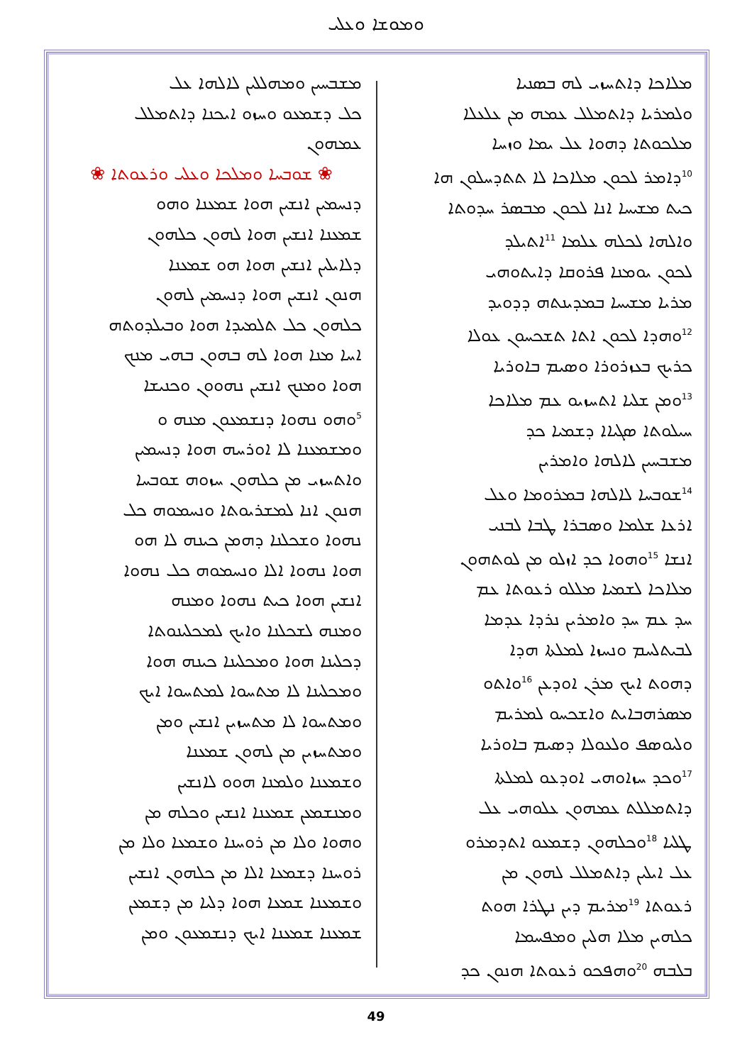ܘܡܘܫܐ ܘܥܠܝ
ܡܠܐܟܐ ܕܐܬܚܙܝ ܠܗ ܒܣܢܝܐ
ܘܠܡܪܝܐ ܕܐܬܡܠܠ ܥܡܗ ܡܢ ܥܠܥܠܐ
ܡܠܟܘܬܐ ܕܗܘܐ ܥܠ ܝܡܐ ܘܙܚܐ
<sup>10</sup> ܕܐܡܪ ܠܟܘܢ ܡܠܐܟܐ ܠܐ ܬܬܕܚܠܘܢ ܗܐ
ܟܝܬ ܡܫܝܚܐ ܐܢܐ ܠܟܘܢ ܡܒܣܪ ܚܕܘܬܐ
ܘܐܠܗܐ ܠܟܠܗ ܥܠܡܐ <sup>11</sup>ܐܬܝܠܕ
ܠܟܘܢ ܝܘܡܢܐ ܦܪܘܩܐ ܕܐܝܬܘܗܝ
ܡܪܝܐ ܡܫܝܚܐ ܒܡܕܝܢܬܗ ܕܕܘܝܕ
<sup>12</sup> ܘܗܕܐ ܠܟܘܢ ܐܬܐ ܬܫܟܚܘܢ ܥܘܠܐ
ܟܪܝܟ ܒܥܙܪܘܪܐ ܘܣܝܡ ܒܐܘܪܝܐ
<sup>13</sup> ܘܡܢ ܫܠܝܐ ܐܬܚܙܝܘ ܥܡ ܡܠܐܟܐ
ܚܝܠܘܬܐ ܣܓܝܐܐ ܕܫܡܝܐ ܟܕ
ܡܫܒܚܝܢ ܠܐܠܗܐ ܘܐܡܪܝܢ
<sup>14</sup> ܫܘܒܚܐ ܠܐܠܗܐ ܒܡܪܘܡܐ ܘܥܠ
ܐܪܥܐ ܫܠܡܐ ܘܣܒܪܐ ܛܒܐ ܠܒܢܝ
ܐܢܫܐ <sup>15</sup>ܘܗܘܐ ܟܕ ܐܙܠܘ ܡܢ ܠܘܬܗܘܢ
ܡܠܐܟܐ ܠܫܡܝܐ ܡܠܠܘ ܪܥܘܬܐ ܥܡ
ܚܕ ܥܡ ܚܕ ܘܐܡܪܝܢ ܢܪܕܐ ܥܕܡܐ
ܠܒܝܬܠܚܡ ܘܢܚܙܐ ܠܡܠܬܐ ܗܕܐ
ܕܗܘܬ ܐܝܟ ܡܪܢ ܐܘܕܥܢ <sup>16</sup>ܘܐܬܘ
ܡܣܪܗܒܐܝܬ ܘܐܫܟܚܘ ܠܡܪܝܡ
ܘܠܝܘܣܦ ܘܠܥܘܠܐ ܕܣܝܡ ܒܐܘܪܝܐ
<sup>17</sup> ܘܟܕ ܚܙܐܘܗܝ ܐܘܕܥܘ ܠܡܠܬܐ
ܕܐܬܡܠܠܬ ܥܡܗܘܢ ܥܠܘܗܝ ܥܠ
ܛܠܝܐ <sup>18</sup>ܘܟܠܗܘܢ ܕܫܡܥܘ ܐܬܕܡܪܘ
ܥܠ ܐܝܠܝܢ ܕܐܬܡܠܠ ܠܗܘܢ ܡܢ
ܪܥܘܬܐ <sup>19</sup>ܡܪܝܡ ܕܝܢ ܢܛܪܐ ܗܘܬ
ܟܠܗܝܢ ܡܠܐ ܗܠܝܢ ܘܡܦܚܡܐ
ܒܠܒܗ <sup>20</sup>ܘܗܦܟܘ ܪܥܘܬܐ ܗܢܘܢ ܟܕ
ܡܫܒܚܝܢ ܘܡܗܠܠܝܢ ܠܐܠܗܐ ܥܠ
ܟܠ ܕܫܡܥܘ ܘܚܙܘ ܐܝܟܢܐ ܕܐܬܡܠܠ
ܥܡܗܘܢ
❀ ܫܘܒܚܐ ܘܡܠܟܐ ܘܥܠܝ ܘܪܥܘܬܐ ❀
ܕܢܚܡܝܢ ܐܢܫܝܢ ܗܘܐ ܫܡܥܢܐ ܘܗܘ
ܫܡܥܢܐ ܐܢܫܝܢ ܗܘܐ ܠܗܘܢ ܟܠܗܘܢ
ܕܠܐܝܠܝܢ ܐܢܫܝܢ ܗܘܐ ܗܘ ܫܡܥܢܐ
ܗܢܘܢ ܐܢܫܝܢ ܗܘܐ ܕܢܚܡܝܢ ܠܗܘܢ
ܟܠܗܘܢ ܟܠ ܬܠܡܝܕܐ ܗܘܐ ܘܒܝܠܕܘܬܗ
ܐܚܐ ܡܢܐ ܗܘܐ ܠܗ ܒܗܘܢ ܒܗܝ ܡܢܟ
ܗܘܐ ܘܡܢܟ ܐܢܫܝܢ ܢܗܘܘܢ ܘܟܢܝܫܐ
<sup>5</sup> ܘܗܘ ܢܗܘܐ ܕܢܫܡܥܘܢ ܡܢܗ ܘ
ܘܡܫܡܥܢܐ ܠܐ ܐܘܪܚܗ ܗܘܐ ܕܢܚܡܝܢ
ܘܐܬܚܙܝ ܡܢ ܟܠܗܘܢ ܚܙܘܗ ܫܘܒܚܐ
ܗܢܘܢ ܐܢܐ ܠܡܫܪܝܘܬܐ ܘܢܚܡܘܗ ܟܠ
ܢܗܘܐ ܘܫܟܠܢܐ ܕܗܡܢ ܟܝܢܗ ܠܐ ܗܘ
ܗܘܐ ܢܗܘܐ ܐܠܐ ܘܢܚܡܘܗ ܟܠ ܢܗܘܐ
ܐܢܫܝܢ ܗܘܐ ܟܝܬ ܢܗܘܐ ܘܡܢܗ
ܘܡܢܗ ܠܫܟܠܢܐ ܘܐܝܟ ܠܡܟܠܝܢܘܬܐ
ܕܟܠܝܢܐ ܗܘܐ ܘܡܟܠܝܢܐ ܟܝܢܗ ܗܘܐ
ܘܡܟܠܝܢܐ ܠܐ ܡܬܚܘܐ ܠܡܬܚܘܐ ܐܝܟ
ܘܡܬܚܘܐ ܠܐ ܡܬܚܙܝܢ ܐܢܫܝܢ ܘܡܢ
ܘܡܬܚܙܝܢ ܡܢ ܠܗܘܢ ܫܡܥܢܐ
ܘܫܡܥܢܐ ܘܠܡܢܐ ܗܘܘ ܠܐܢܫܝܢ
ܘܡܢܫܡܥܢ ܫܡܥܢܐ ܐܢܫܝܢ ܘܟܠܗ ܡܢ
ܘܗܘܐ ܘܠܐ ܡܢ ܪܘܚܢܐ ܘܫܡܥܐ ܘܠܐ ܡܢ
ܪܘܚܢܐ ܕܫܡܥܐ ܐܠܐ ܡܢ ܟܠܗܘܢ ܐܢܫܝܢ
ܘܫܡܥܢܐ ܫܡܥܐ ܗܘܐ ܕܠܝܐ ܡܢ ܕܫܡܥܢ
ܫܡܥܢܐ ܫܡܥܢܐ ܐܝܟ ܕܢܫܡܥܘܢ ܘܡܢ
49